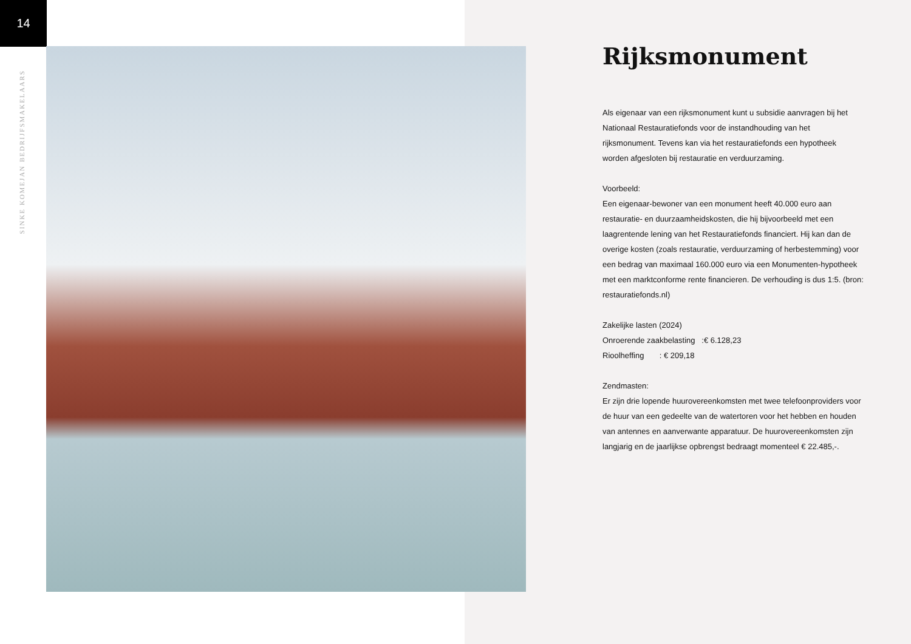14
SINKE KOMEJAN BEDRIJFSMAKELAARS
Rijksmonument
Als eigenaar van een rijksmonument kunt u subsidie aanvragen bij het Nationaal Restauratiefonds voor de instandhouding van het rijksmonument. Tevens kan via het restauratiefonds een hypotheek worden afgesloten bij restauratie en verduurzaming.
Voorbeeld:
Een eigenaar-bewoner van een monument heeft 40.000 euro aan restauratie- en duurzaamheidskosten, die hij bijvoorbeeld met een laagrentende lening van het Restauratiefonds financiert. Hij kan dan de overige kosten (zoals restauratie, verduurzaming of herbestemming) voor een bedrag van maximaal 160.000 euro via een Monumenten-hypotheek met een marktconforme rente financieren. De verhouding is dus 1:5. (bron: restauratiefonds.nl)
Zakelijke lasten (2024)
Onroerende zaakbelasting :€ 6.128,23
Rioolheffing : € 209,18
Zendmasten:
Er zijn drie lopende huurovereenkomsten met twee telefoonproviders voor de huur van een gedeelte van de watertoren voor het hebben en houden van antennes en aanverwante apparatuur. De huurovereenkomsten zijn langjarig en de jaarlijkse opbrengst bedraagt momenteel € 22.485,-.